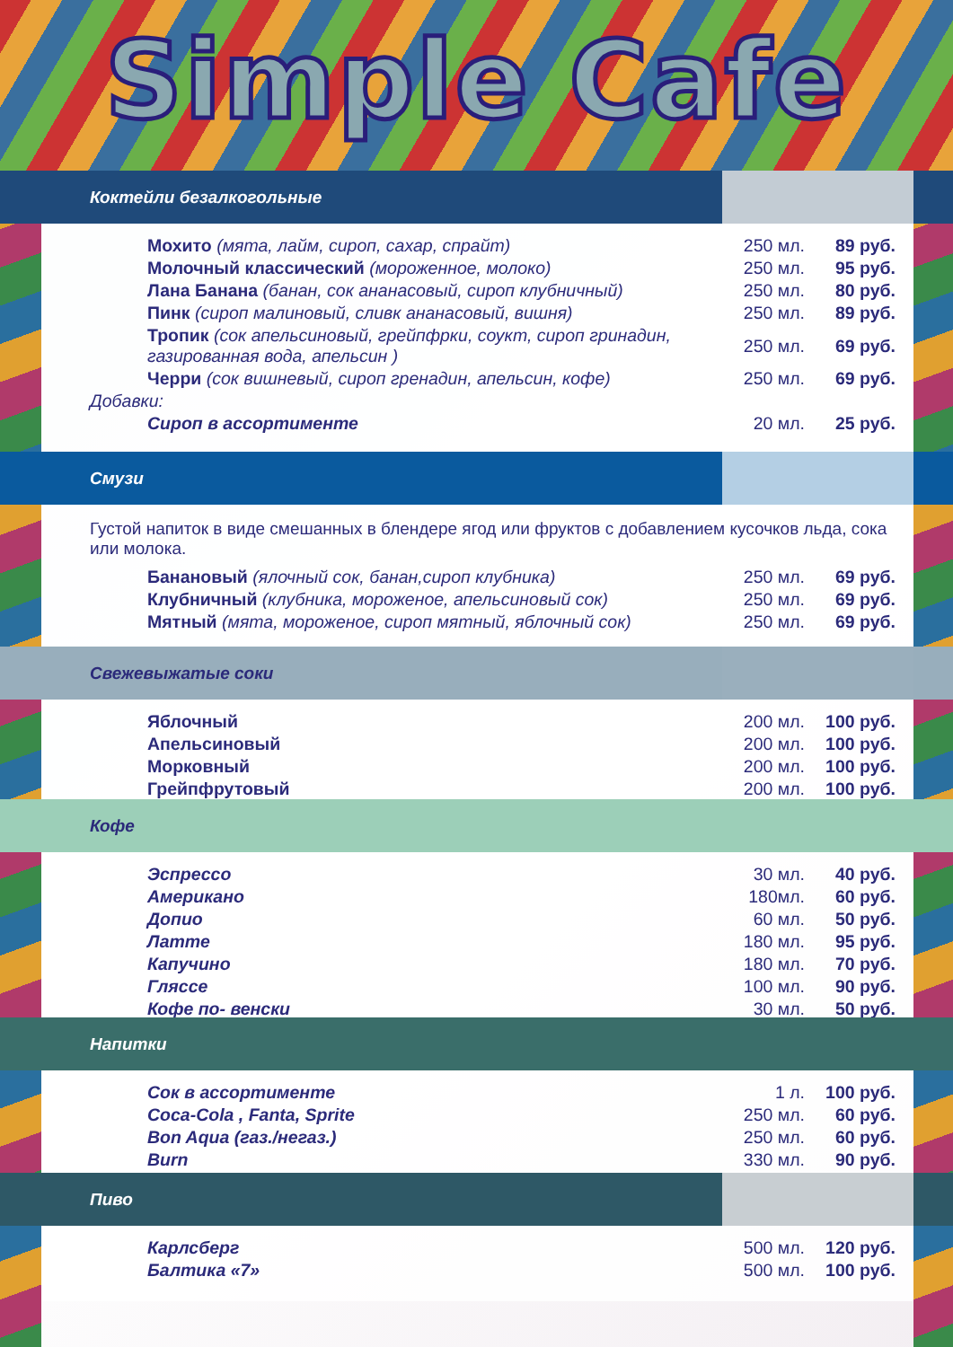Simple Cafe
Коктейли безалкогольные
| Мохито (мята, лайм, сироп, сахар, спрайт) | 250 мл. | 89 руб. |
| Молочный классический (мороженное, молоко) | 250 мл. | 95 руб. |
| Лана Банана (банан, сок ананасовый, сироп клубничный) | 250 мл. | 80 руб. |
| Пинк (сироп малиновый, сливк ананасовый, вишня) | 250 мл. | 89 руб. |
| Тропик (сок апельсиновый, грейпфрки, соукт, сироп гринадин, газированная вода, апельсин ) | 250 мл. | 69 руб. |
| Черри (сок вишневый, сироп гренадин, апельсин, кофе) | 250 мл. | 69 руб. |
| Добавки: | | |
| Сироп в ассортименте | 20 мл. | 25 руб. |
Смузи
Густой напиток в виде смешанных в блендере ягод или фруктов с добавлением кусочков льда, сока или молока.
| Банановый (ялочный сок, банан,сироп клубника) | 250 мл. | 69 руб. |
| Клубничный (клубника, мороженое, апельсиновый сок) | 250 мл. | 69 руб. |
| Мятный (мята, мороженое, сироп мятный, яблочный сок) | 250 мл. | 69 руб. |
Свежевыжатые соки
| Яблочный | 200 мл. | 100 руб. |
| Апельсиновый | 200 мл. | 100 руб. |
| Морковный | 200 мл. | 100 руб. |
| Грейпфрутовый | 200 мл. | 100 руб. |
Кофе
| Эспрессо | 30 мл. | 40 руб. |
| Американо | 180мл. | 60 руб. |
| Допио | 60 мл. | 50 руб. |
| Латте | 180 мл. | 95 руб. |
| Капучино | 180 мл. | 70 руб. |
| Гляссе | 100 мл. | 90 руб. |
| Кофе по- венски | 30 мл. | 50 руб. |
Напитки
| Сок в ассортименте | 1 л. | 100 руб. |
| Coca-Cola , Fanta, Sprite | 250 мл. | 60 руб. |
| Bon Aqua (газ./негаз.) | 250 мл. | 60 руб. |
| Burn | 330 мл. | 90 руб. |
Пиво
| Карлсберг | 500 мл. | 120 руб. |
| Балтика «7» | 500 мл. | 100 руб. |